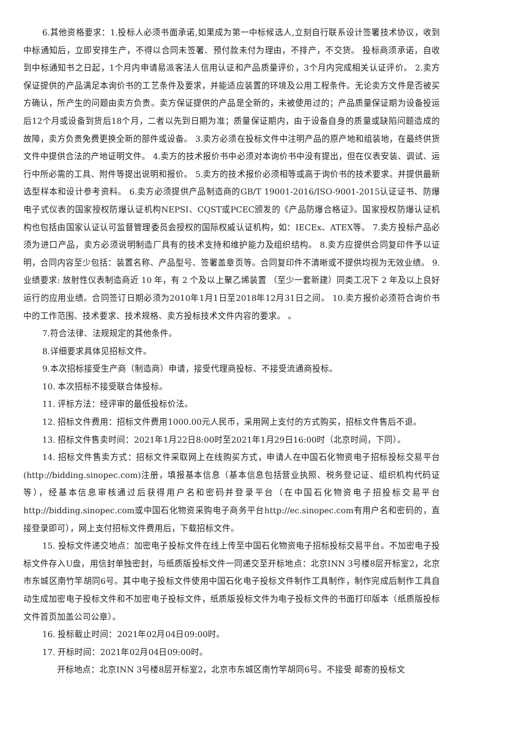6.其他资格要求：1.投标人必须书面承诺,如果成为第一中标候选人,立刻自行联系设计签署技术协议，收到中标通知后，立即安排生产，不得以合同未签署、预付款未付为理由，不排产，不交货。 投标商须承诺，自收到中标通知书之日起，1个月内申请易派客法人信用认证和产品质量评价，3个月内完成相关认证评价。 2.卖方保证提供的产品满足本询价书的工艺条件及要求，并能适应装置的环境及公用工程条件。无论卖方文件是否被买方确认，所产生的问题由卖方负责。卖方保证提供的产品是全新的，未被使用过的；产品质量保证期为设备投运后12个月或设备到货后18个月，二者以先到日期为准；质量保证期内，由于设备自身的质量或缺陷问题造成的故障，卖方负责免费更换全新的部件或设备。 3.卖方必须在投标文件中注明产品的原产地和组装地，在最终供货文件中提供合法的产地证明文件。 4.卖方的技术报价书中必须对本询价书中没有提出，但在仪表安装、调试、运行中所必需的工具、附件等提出说明和报价。 5.卖方的技术报价必须相等或高于询价书的技术要求。并提供最新选型样本和设计参考资料。 6.卖方必须提供产品制造商的GB/T 19001-2016/ISO-9001-2015认证证书、防爆电子式仪表的国家授权防爆认证机构NEPSI、CQST或PCEC颁发的《产品防爆合格证》。国家授权防爆认证机构也包括由国家认证认可监督管理委员会授权的国际权威认证机构，如：IECEx、ATEX等。 7.卖方投标产品必须为进口产品，卖方必须说明制造厂具有的技术支持和维护能力及组织结构。 8.卖方应提供合同复印件予以证明，合同内容至少包括：装置名称、产品型号、签署盖章页等。合同复印件不清晰或不提供均视为无效业绩。 9.业绩要求: 放射性仪表制造商近 10 年，有 2 个及以上聚乙烯装置 （至少一套新建）同类工况下 2 年及以上良好运行的应用业绩。合同签订日期必须为2010年1月1日至2018年12月31日之间。 10.卖方报价必须符合询价书中的工作范围、技术要求、技术规格、卖方投标技术文件内容的要求。 。
7.符合法律、法规规定的其他条件。
8.详细要求具体见招标文件。
9.本次招标接受生产商（制造商）申请，接受代理商投标、不接受流通商投标。
10. 本次招标不接受联合体投标。
11. 评标方法：经评审的最低投标价法。
12. 招标文件费用：招标文件费用1000.00元人民币，采用网上支付的方式购买，招标文件售后不退。
13. 招标文件售卖时间：2021年1月22日8:00时至2021年1月29日16:00时（北京时间，下同）。
14. 招标文件售卖方式：招标文件采取网上在线购买方式，申请人在中国石化物资电子招标投标交易平台(http://bidding.sinopec.com)注册，填报基本信息（基本信息包括营业执照、税务登记证、组织机构代码证等），经基本信息审核通过后获得用户名和密码并登录平台（在中国石化物资电子招投标交易平台http://bidding.sinopec.com或中国石化物资采购电子商务平台http://ec.sinopec.com有用户名和密码的，直接登录即可），网上支付招标文件费用后，下载招标文件。
15. 投标文件递交地点：加密电子投标文件在线上传至中国石化物资电子招标投标交易平台。不加密电子投标文件存入U盘，用信封单独密封，与纸质版投标文件一同递交至开标地点：北京INN 3号楼8层开标室2，北京市东城区南竹竿胡同6号。其中电子投标文件使用中国石化电子投标文件制作工具制作，制作完成后制作工具自动生成加密电子投标文件和不加密电子投标文件，纸质版投标文件为电子投标文件的书面打印版本（纸质版投标文件首页加盖公司公章）。
16. 投标截止时间：2021年02月04日09:00时。
17. 开标时间：2021年02月04日09:00时。
开标地点：北京INN 3号楼8层开标室2，北京市东城区南竹竿胡同6号。不接受 邮寄的投标文